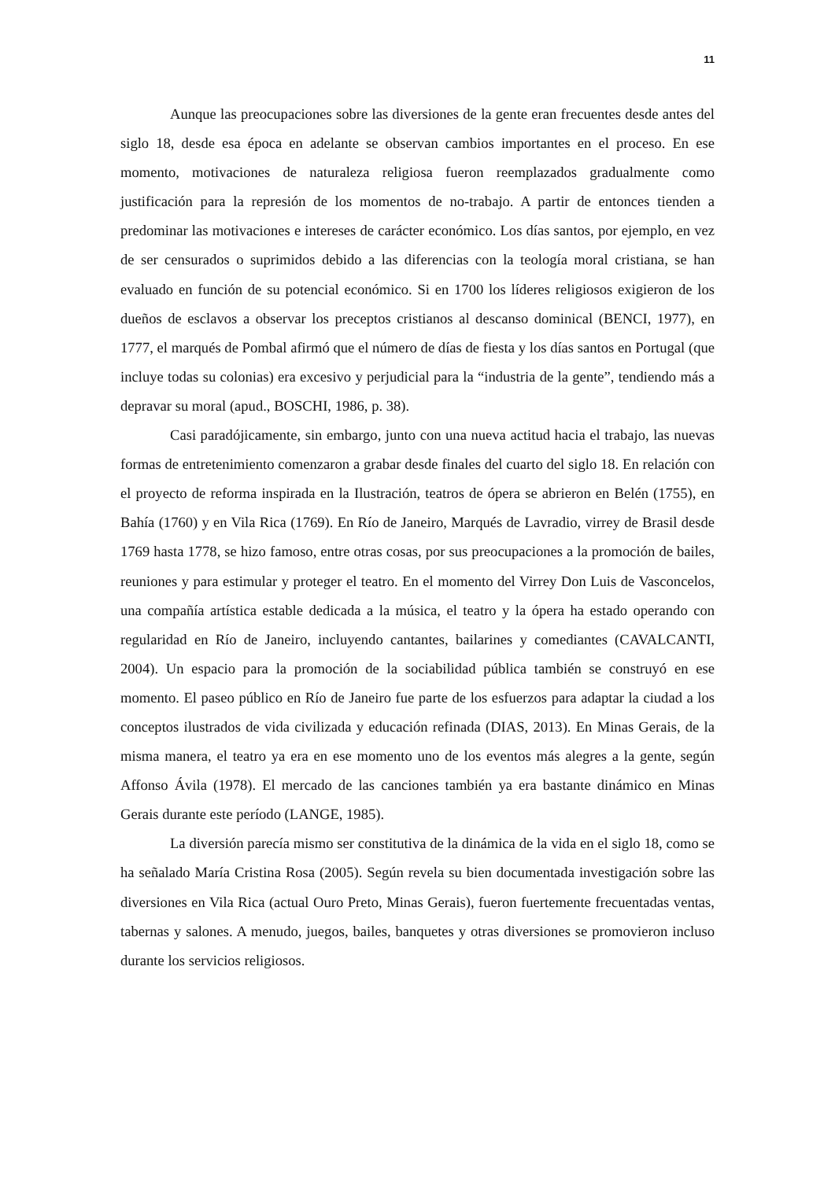11
Aunque las preocupaciones sobre las diversiones de la gente eran frecuentes desde antes del siglo 18, desde esa época en adelante se observan cambios importantes en el proceso. En ese momento, motivaciones de naturaleza religiosa fueron reemplazados gradualmente como justificación para la represión de los momentos de no-trabajo. A partir de entonces tienden a predominar las motivaciones e intereses de carácter económico. Los días santos, por ejemplo, en vez de ser censurados o suprimidos debido a las diferencias con la teología moral cristiana, se han evaluado en función de su potencial económico. Si en 1700 los líderes religiosos exigieron de los dueños de esclavos a observar los preceptos cristianos al descanso dominical (BENCI, 1977), en 1777, el marqués de Pombal afirmó que el número de días de fiesta y los días santos en Portugal (que incluye todas su colonias) era excesivo y perjudicial para la “industria de la gente”, tendiendo más a depravar su moral (apud., BOSCHI, 1986, p. 38).
Casi paradójicamente, sin embargo, junto con una nueva actitud hacia el trabajo, las nuevas formas de entretenimiento comenzaron a grabar desde finales del cuarto del siglo 18. En relación con el proyecto de reforma inspirada en la Ilustración, teatros de ópera se abrieron en Belén (1755), en Bahía (1760) y en Vila Rica (1769). En Río de Janeiro, Marqués de Lavradio, virrey de Brasil desde 1769 hasta 1778, se hizo famoso, entre otras cosas, por sus preocupaciones a la promoción de bailes, reuniones y para estimular y proteger el teatro. En el momento del Virrey Don Luis de Vasconcelos, una compañía artística estable dedicada a la música, el teatro y la ópera ha estado operando con regularidad en Río de Janeiro, incluyendo cantantes, bailarines y comediantes (CAVALCANTI, 2004). Un espacio para la promoción de la sociabilidad pública también se construyó en ese momento. El paseo público en Río de Janeiro fue parte de los esfuerzos para adaptar la ciudad a los conceptos ilustrados de vida civilizada y educación refinada (DIAS, 2013). En Minas Gerais, de la misma manera, el teatro ya era en ese momento uno de los eventos más alegres a la gente, según Affonso Ávila (1978). El mercado de las canciones también ya era bastante dinámico en Minas Gerais durante este período (LANGE, 1985).
La diversión parecía mismo ser constitutiva de la dinámica de la vida en el siglo 18, como se ha señalado María Cristina Rosa (2005). Según revela su bien documentada investigación sobre las diversiones en Vila Rica (actual Ouro Preto, Minas Gerais), fueron fuertemente frecuentadas ventas, tabernas y salones. A menudo, juegos, bailes, banquetes y otras diversiones se promovieron incluso durante los servicios religiosos.